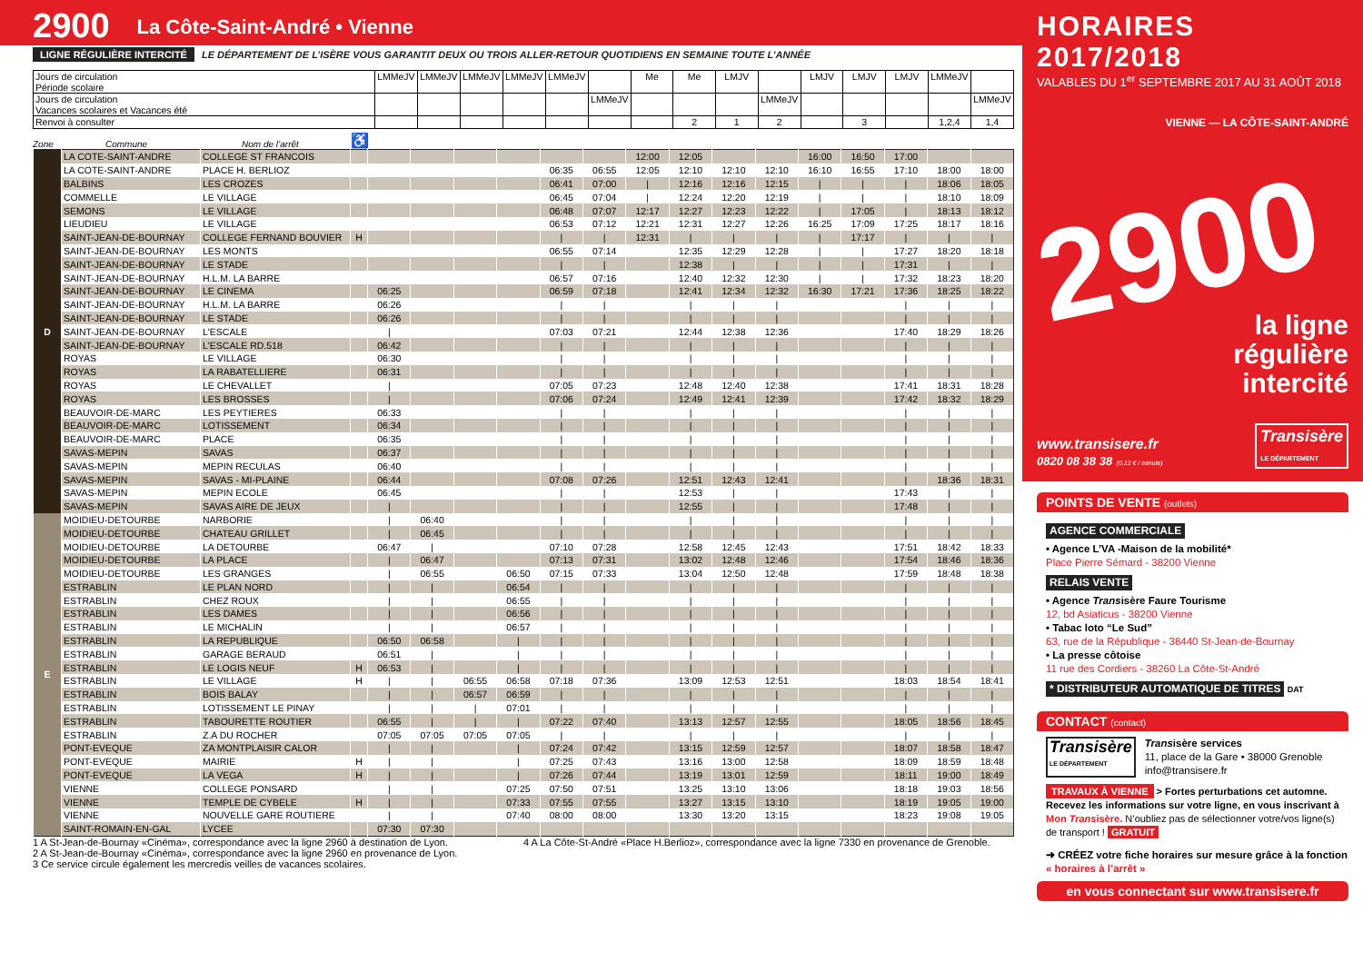2900 La Côte-Saint-André • Vienne
LIGNE RÉGULIÈRE INTERCITÉ LE DÉPARTEMENT DE L’ISÈRE VOUS GARANTIT DEUX OU TROIS ALLER-RETOUR QUOTIDIENS EN SEMAINE TOUTE L’ANNÉE
| Jours de circulation Période scolaire | LMMeJV | LMMeJV | LMMeJV | LMMeJV | LMMeJV | | Me | Me | LMJV | | LMJV | LMJV | LMJV | LMMeJV | |
| Jours de circulation Vacances scolaires et Vacances été | | | | | | LMMeJV | | | | LMMeJV | | | | | LMMeJV |
| Renvoi à consulter | | | | | | | | 2 | 1 | 2 | | 3 | | 1,2,4 | 1,4 |
Zone Commune Nom de l’arrêt ♿
| D | LA COTE-SAINT-ANDRE | COLLEGE ST FRANCOIS | | | | | | | | 12:00 | 12:05 | | | 16:00 | 16:50 | 17:00 | | |
| | LA COTE-SAINT-ANDRE | PLACE H. BERLIOZ | | | | | | 06:35 | 06:55 | 12:05 | 12:10 | 12:10 | 12:10 | 16:10 | 16:55 | 17:10 | 18:00 | 18:00 |
| | BALBINS | LES CROZES | | | | | | 06:41 | 07:00 | / | 12:16 | 12:16 | 12:15 | / | / | / | 18:06 | 18:05 |
| | COMMELLE | LE VILLAGE | | | | | | 06:45 | 07:04 | / | 12:24 | 12:20 | 12:19 | / | / | / | 18:10 | 18:09 |
| | SEMONS | LE VILLAGE | | | | | | 06:48 | 07:07 | 12:17 | 12:27 | 12:23 | 12:22 | / | 17:05 | / | 18:13 | 18:12 |
| | LIEUDIEU | LE VILLAGE | | | | | | 06:53 | 07:12 | 12:21 | 12:31 | 12:27 | 12:26 | 16:25 | 17:09 | 17:25 | 18:17 | 18:16 |
| | SAINT-JEAN-DE-BOURNAY | COLLEGE FERNAND BOUVIER | H | | | | | / | / | 12:31 | / | / | / | / | 17:17 | / | / | / |
| | SAINT-JEAN-DE-BOURNAY | LES MONTS | | | | | | 06:55 | 07:14 | | 12:35 | 12:29 | 12:28 | / | / | 17:27 | 18:20 | 18:18 |
| | SAINT-JEAN-DE-BOURNAY | LE STADE | | | | | | / | / | | 12:38 | / | / | / | / | 17:31 | / | / |
| | SAINT-JEAN-DE-BOURNAY | H.L.M. LA BARRE | | | | | | 06:57 | 07:16 | | 12:40 | 12:32 | 12:30 | / | / | 17:32 | 18:23 | 18:20 |
| | SAINT-JEAN-DE-BOURNAY | LE CINEMA | | 06:25 | | | | 06:59 | 07:18 | | 12:41 | 12:34 | 12:32 | 16:30 | 17:21 | 17:36 | 18:25 | 18:22 |
| | SAINT-JEAN-DE-BOURNAY | H.L.M. LA BARRE | | 06:26 | | | | / | / | | / | / | / | | | / | / | / |
| | SAINT-JEAN-DE-BOURNAY | LE STADE | | 06:26 | | | | / | / | | / | / | / | | | / | / | / |
| | SAINT-JEAN-DE-BOURNAY | L'ESCALE | | / | | | | 07:03 | 07:21 | | 12:44 | 12:38 | 12:36 | | | 17:40 | 18:29 | 18:26 |
| | SAINT-JEAN-DE-BOURNAY | L'ESCALE RD.518 | | 06:42 | | | | / | / | | / | / | / | | | / | / | / |
| | ROYAS | LE VILLAGE | | 06:30 | | | | / | / | | / | / | / | | | / | / | / |
| | ROYAS | LA RABATELLIERE | | 06:31 | | | | / | / | | / | / | / | | | / | / | / |
| | ROYAS | LE CHEVALLET | | / | | | | 07:05 | 07:23 | | 12:48 | 12:40 | 12:38 | | | 17:41 | 18:31 | 18:28 |
| | ROYAS | LES BROSSES | | / | | | | 07:06 | 07:24 | | 12:49 | 12:41 | 12:39 | | | 17:42 | 18:32 | 18:29 |
| | BEAUVOIR-DE-MARC | LES PEYTIERES | | 06:33 | | | | / | / | | / | / | / | | | / | / | / |
| | BEAUVOIR-DE-MARC | LOTISSEMENT | | 06:34 | | | | / | / | | / | / | / | | | / | / | / |
| | BEAUVOIR-DE-MARC | PLACE | | 06:35 | | | | / | / | | / | / | / | | | / | / | / |
| | SAVAS-MEPIN | SAVAS | | 06:37 | | | | / | / | | / | / | / | | | / | / | / |
| | SAVAS-MEPIN | MEPIN RECULAS | | 06:40 | | | | / | / | | / | / | / | | | / | / | / |
| | SAVAS-MEPIN | SAVAS - MI-PLAINE | | 06:44 | | | | 07:08 | 07:26 | | 12:51 | 12:43 | 12:41 | | | / | 18:36 | 18:31 |
| | SAVAS-MEPIN | MEPIN ECOLE | | 06:45 | | | | / | / | | 12:53 | / | / | | | 17:43 | / | / |
| | SAVAS-MEPIN | SAVAS AIRE DE JEUX | | / | | | | / | / | | 12:55 | / | / | | | 17:48 | / | / |
| E | MOIDIEU-DETOURBE | NARBORIE | | / | 06:40 | | | / | / | | / | / | / | | | / | / | / |
| | MOIDIEU-DETOURBE | CHATEAU GRILLET | | / | 06:45 | | | / | / | | / | / | / | | | / | / | / |
| | MOIDIEU-DETOURBE | LA DETOURBE | | 06:47 | / | | | 07:10 | 07:28 | | 12:58 | 12:45 | 12:43 | | | 17:51 | 18:42 | 18:33 |
| | MOIDIEU-DETOURBE | LA PLACE | | / | 06:47 | | | 07:13 | 07:31 | | 13:02 | 12:48 | 12:46 | | | 17:54 | 18:46 | 18:36 |
| | MOIDIEU-DETOURBE | LES GRANGES | | / | 06:55 | | 06:50 | 07:15 | 07:33 | | 13:04 | 12:50 | 12:48 | | | 17:59 | 18:48 | 18:38 |
| | ESTRABLIN | LE PLAN NORD | | / | / | | 06:54 | / | / | | / | / | / | | | / | / | / |
| | ESTRABLIN | CHEZ ROUX | | / | / | | 06:55 | / | / | | / | / | / | | | / | / | / |
| | ESTRABLIN | LES DAMES | | / | / | | 06:56 | / | / | | / | / | / | | | / | / | / |
| | ESTRABLIN | LE MICHALIN | | / | / | | 06:57 | / | / | | / | / | / | | | / | / | / |
| | ESTRABLIN | LA REPUBLIQUE | | 06:50 | 06:58 | | / | / | / | | / | / | / | | | / | / | / |
| | ESTRABLIN | GARAGE BERAUD | | 06:51 | / | | / | / | / | | / | / | / | | | / | / | / |
| | ESTRABLIN | LE LOGIS NEUF | H | 06:53 | / | | / | / | / | | / | / | / | | | / | / | / |
| | ESTRABLIN | LE VILLAGE | H | / | / | 06:55 | 06:58 | 07:18 | 07:36 | | 13:09 | 12:53 | 12:51 | | | 18:03 | 18:54 | 18:41 |
| | ESTRABLIN | BOIS BALAY | | / | / | 06:57 | 06:59 | / | / | | / | / | / | | | / | / | / |
| | ESTRABLIN | LOTISSEMENT LE PINAY | | / | / | / | 07:01 | / | / | | / | / | / | | | / | / | / |
| | ESTRABLIN | TABOURETTE ROUTIER | | 06:55 | / | / | / | 07:22 | 07:40 | | 13:13 | 12:57 | 12:55 | | | 18:05 | 18:56 | 18:45 |
| | ESTRABLIN | Z.A DU ROCHER | | 07:05 | 07:05 | 07:05 | 07:05 | / | / | | / | / | / | | | / | / | / |
| | PONT-EVEQUE | ZA MONTPLAISIR CALOR | | / | / | | / | 07:24 | 07:42 | | 13:15 | 12:59 | 12:57 | | | 18:07 | 18:58 | 18:47 |
| | PONT-EVEQUE | MAIRIE | H | / | / | | / | 07:25 | 07:43 | | 13:16 | 13:00 | 12:58 | | | 18:09 | 18:59 | 18:48 |
| | PONT-EVEQUE | LA VEGA | H | / | / | | / | 07:26 | 07:44 | | 13:19 | 13:01 | 12:59 | | | 18:11 | 19:00 | 18:49 |
| | VIENNE | COLLEGE PONSARD | | / | / | | 07:25 | 07:50 | 07:51 | | 13:25 | 13:10 | 13:06 | | | 18:18 | 19:03 | 18:56 |
| | VIENNE | TEMPLE DE CYBELE | H | / | / | | 07:33 | 07:55 | 07:55 | | 13:27 | 13:15 | 13:10 | | | 18:19 | 19:05 | 19:00 |
| | VIENNE | NOUVELLE GARE ROUTIERE | | / | / | | 07:40 | 08:00 | 08:00 | | 13:30 | 13:20 | 13:15 | | | 18:23 | 19:08 | 19:05 |
| | SAINT-ROMAIN-EN-GAL | LYCEE | | 07:30 | 07:30 | | | | | | | | | | | | | |
1 A St-Jean-de-Bournay «Cinéma», correspondance avec la ligne 2960 à destination de Lyon.
2 A St-Jean-de-Bournay «Cinéma», correspondance avec la ligne 2960 en provenance de Lyon.
3 Ce service circule également les mercredis veilles de vacances scolaires.
4 A La Côte-St-André «Place H.Berlioz», correspondance avec la ligne 7330 en provenance de Grenoble.
HORAIRES 2017/2018
VALABLES DU 1<sup>er</sup> SEPTEMBRE 2017 AU 31 AOÛT 2018
VIENNE — LA CÔTE-SAINT-ANDRÉ
2900
la ligne
régulière
intercité
www.transisere.fr
0820 08 38 38 (0,12 € / minute)
Transisère
LE DÉPARTEMENT
POINTS DE VENTE (outlets)
AGENCE COMMERCIALE
• Agence L’VA -Maison de la mobilité*
Place Pierre Sémard - 38200 Vienne
RELAIS VENTE
• Agence Transisère Faure Tourisme
12, bd Asiaticus - 38200 Vienne
• Tabac loto “Le Sud”
63, rue de la République - 38440 St-Jean-de-Bournay
• La presse côtoise
11 rue des Cordiers - 38260 La Côte-St-André
* DISTRIBUTEUR AUTOMATIQUE DE TITRES DAT
CONTACT (contact)
Transisère
LE DÉPARTEMENT
Transisère services
11, place de la Gare • 38000 Grenoble
info@transisere.fr
TRAVAUX À VIENNE > Fortes perturbations cet automne. Recevez les informations sur votre ligne, en vous inscrivant à Mon Transisère. N’oubliez pas de sélectionner votre/vos ligne(s) de transport ! GRATUIT
➜ CRÉEZ votre fiche horaires sur mesure grâce à la fonction « horaires à l’arrêt »
en vous connectant sur www.transisere.fr